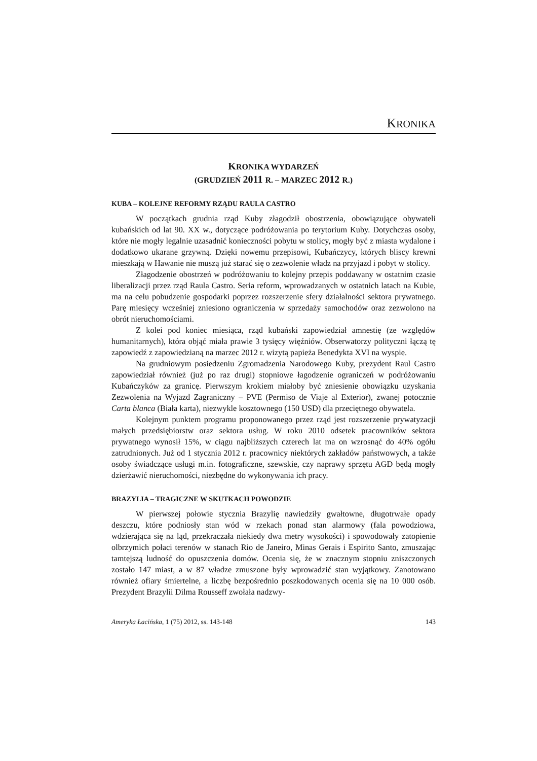KRONIKA
KRONIKA WYDARZEŃ
(GRUDZIEŃ 2011 R. – MARZEC 2012 R.)
KUBA – KOLEJNE REFORMY RZĄDU RAULA CASTRO
W początkach grudnia rząd Kuby złagodził obostrzenia, obowiązujące obywateli kubańskich od lat 90. XX w., dotyczące podróżowania po terytorium Kuby. Dotychczas osoby, które nie mogły legalnie uzasadnić konieczności pobytu w stolicy, mogły być z miasta wydalone i dodatkowo ukarane grzywną. Dzięki nowemu przepisowi, Kubańczycy, których bliscy krewni mieszkają w Hawanie nie muszą już starać się o zezwolenie władz na przyjazd i pobyt w stolicy.
Złagodzenie obostrzeń w podróżowaniu to kolejny przepis poddawany w ostatnim czasie liberalizacji przez rząd Raula Castro. Seria reform, wprowadzanych w ostatnich latach na Kubie, ma na celu pobudzenie gospodarki poprzez rozszerzenie sfery działalności sektora prywatnego. Parę miesięcy wcześniej zniesiono ograniczenia w sprzedaży samochodów oraz zezwolono na obrót nieruchomościami.
Z kolei pod koniec miesiąca, rząd kubański zapowiedział amnestię (ze względów humanitarnych), która objąć miała prawie 3 tysięcy więźniów. Obserwatorzy polityczni łączą tę zapowiedź z zapowiedzianą na marzec 2012 r. wizytą papieża Benedykta XVI na wyspie.
Na grudniowym posiedzeniu Zgromadzenia Narodowego Kuby, prezydent Raul Castro zapowiedział również (już po raz drugi) stopniowe łagodzenie ograniczeń w podróżowaniu Kubańczyków za granicę. Pierwszym krokiem miałoby być zniesienie obowiązku uzyskania Zezwolenia na Wyjazd Zagraniczny – PVE (Permiso de Viaje al Exterior), zwanej potocznie Carta blanca (Biała karta), niezwykle kosztownego (150 USD) dla przeciętnego obywatela.
Kolejnym punktem programu proponowanego przez rząd jest rozszerzenie prywatyzacji małych przedsiębiorstw oraz sektora usług. W roku 2010 odsetek pracowników sektora prywatnego wynosił 15%, w ciągu najbliższych czterech lat ma on wzrosnąć do 40% ogółu zatrudnionych. Już od 1 stycznia 2012 r. pracownicy niektórych zakładów państwowych, a także osoby świadczące usługi m.in. fotograficzne, szewskie, czy naprawy sprzętu AGD będą mogły dzierżawić nieruchomości, niezbędne do wykonywania ich pracy.
BRAZYLIA – TRAGICZNE W SKUTKACH POWODZIE
W pierwszej połowie stycznia Brazylię nawiedziły gwałtowne, długotrwałe opady deszczu, które podniosły stan wód w rzekach ponad stan alarmowy (fala powodziowa, wdzierająca się na ląd, przekraczała niekiedy dwa metry wysokości) i spowodowały zatopienie olbrzymich połaci terenów w stanach Rio de Janeiro, Minas Gerais i Espirito Santo, zmuszając tamtejszą ludność do opuszczenia domów. Ocenia się, że w znacznym stopniu zniszczonych zostało 147 miast, a w 87 władze zmuszone były wprowadzić stan wyjątkowy. Zanotowano również ofiary śmiertelne, a liczbę bezpośrednio poszkodowanych ocenia się na 10 000 osób. Prezydent Brazylii Dilma Rousseff zwołała nadzwy-
Ameryka Łacińska, 1 (75) 2012, ss. 143-148 143